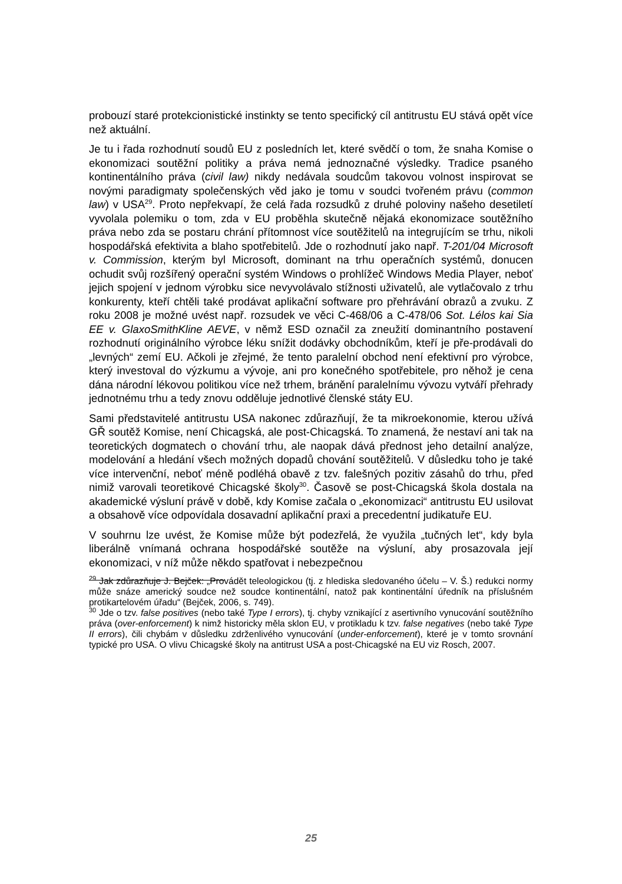probouzí staré protekcionistické instinkty se tento specifický cíl antitrustu EU stává opět více než aktuální.
Je tu i řada rozhodnutí soudů EU z posledních let, které svědčí o tom, že snaha Komise o ekonomizaci soutěžní politiky a práva nemá jednoznačné výsledky. Tradice psaného kontinentálního práva (civil law) nikdy nedávala soudcům takovou volnost inspirovat se novými paradigmaty společenských věd jako je tomu v soudci tvořeném právu (common law) v USA<sup>29</sup>. Proto nepřekvapí, že celá řada rozsudků z druhé poloviny našeho desetiletí vyvolala polemiku o tom, zda v EU proběhla skutečně nějaká ekonomizace soutěžního práva nebo zda se postaru chrání přítomnost více soutěžitelů na integrujícím se trhu, nikoli hospodářská efektivita a blaho spotřebitelů. Jde o rozhodnutí jako např. T-201/04 Microsoft v. Commission, kterým byl Microsoft, dominant na trhu operačních systémů, donucen ochudit svůj rozšířený operační systém Windows o prohlížeč Windows Media Player, neboť jejich spojení v jednom výrobku sice nevyvolávalo stížnosti uživatelů, ale vytlačovalo z trhu konkurenty, kteří chtěli také prodávat aplikační software pro přehrávání obrazů a zvuku. Z roku 2008 je možné uvést např. rozsudek ve věci C-468/06 a C-478/06 Sot. Lélos kai Sia EE v. GlaxoSmithKline AEVE, v němž ESD označil za zneužití dominantního postavení rozhodnutí originálního výrobce léku snížit dodávky obchodníkům, kteří je pře-prodávali do „levných“ zemí EU. Ačkoli je zřejmé, že tento paralelní obchod není efektivní pro výrobce, který investoval do výzkumu a vývoje, ani pro konečného spotřebitele, pro něhož je cena dána národní lékovou politikou více než trhem, bránění paralelnímu vývozu vytváří přehrady jednotnému trhu a tedy znovu odděluje jednotlivé členské státy EU.
Sami představitelé antitrustu USA nakonec zdůrazňují, že ta mikroekonomie, kterou užívá GŘ soutěž Komise, není Chicagská, ale post-Chicagská. To znamená, že nestaví ani tak na teoretických dogmatech o chování trhu, ale naopak dává přednost jeho detailní analýze, modelování a hledání všech možných dopadů chování soutěžitelů. V důsledku toho je také více intervenční, neboť méně podléhá obavě z tzv. falešných pozitiv zásahů do trhu, před nimiž varovali teoretikové Chicagské školy<sup>30</sup>. Časově se post-Chicagská škola dostala na akademické výsluní právě v době, kdy Komise začala o „ekonomizaci“ antitrustu EU usilovat a obsahově více odpovídala dosavadní aplikační praxi a precedentní judikatuře EU.
V souhrnu lze uvést, že Komise může být podezřelá, že využila „tučných let“, kdy byla liberálně vnímaná ochrana hospodářské soutěže na výsluní, aby prosazovala její ekonomizaci, v níž může někdo spatřovat i nebezpečnou
<sup>29</sup> Jak zdůrazňuje J. Bejček: „Provádět teleologickou (tj. z hlediska sledovaného účelu – V. Š.) redukci normy může snáze americký soudce než soudce kontinentální, natož pak kontinentální úředník na příslušném protikartelovém úřadu“ (Bejček, 2006, s. 749).
<sup>30</sup> Jde o tzv. false positives (nebo také Type I errors), tj. chyby vznikající z asertivního vynucování soutěžního práva (over-enforcement) k nimž historicky měla sklon EU, v protikladu k tzv. false negatives (nebo také Type II errors), čili chybám v důsledku zdrženlivého vynucování (under-enforcement), které je v tomto srovnání typické pro USA. O vlivu Chicagské školy na antitrust USA a post-Chicagské na EU viz Rosch, 2007.
25